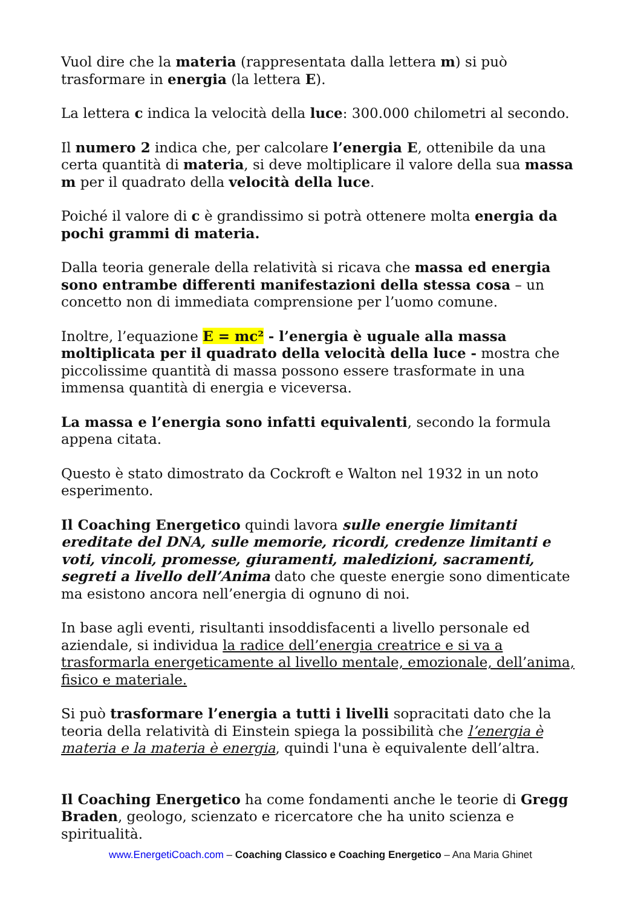Vuol dire che la materia (rappresentata dalla lettera m) si può trasformare in energia (la lettera E).
La lettera c indica la velocità della luce: 300.000 chilometri al secondo.
Il numero 2 indica che, per calcolare l’energia E, ottenibile da una certa quantità di materia, si deve moltiplicare il valore della sua massa m per il quadrato della velocità della luce.
Poiché il valore di c è grandissimo si potrà ottenere molta energia da pochi grammi di materia.
Dalla teoria generale della relatività si ricava che massa ed energia sono entrambe differenti manifestazioni della stessa cosa – un concetto non di immediata comprensione per l’uomo comune.
Inoltre, l’equazione E = mc² - l’energia è uguale alla massa moltiplicata per il quadrato della velocità della luce - mostra che piccolissime quantità di massa possono essere trasformate in una immensa quantità di energia e viceversa.
La massa e l’energia sono infatti equivalenti, secondo la formula appena citata.
Questo è stato dimostrato da Cockroft e Walton nel 1932 in un noto esperimento.
Il Coaching Energetico quindi lavora sulle energie limitanti ereditate del DNA, sulle memorie, ricordi, credenze limitanti e voti, vincoli, promesse, giuramenti, maledizioni, sacramenti, segreti a livello dell’Anima dato che queste energie sono dimenticate ma esistono ancora nell’energia di ognuno di noi.
In base agli eventi, risultanti insoddisfacenti a livello personale ed aziendale, si individua la radice dell’energia creatrice e si va a trasformarla energeticamente al livello mentale, emozionale, dell’anima, fisico e materiale.
Si può trasformare l’energia a tutti i livelli sopracitati dato che la teoria della relatività di Einstein spiega la possibilità che l’energia è materia e la materia è energia, quindi l'una è equivalente dell’altra.
Il Coaching Energetico ha come fondamenti anche le teorie di Gregg Braden, geologo, scienzato e ricercatore che ha unito scienza e spiritualità.
www.EnergetiCoach.com – Coaching Classico e Coaching Energetico – Ana Maria Ghinet